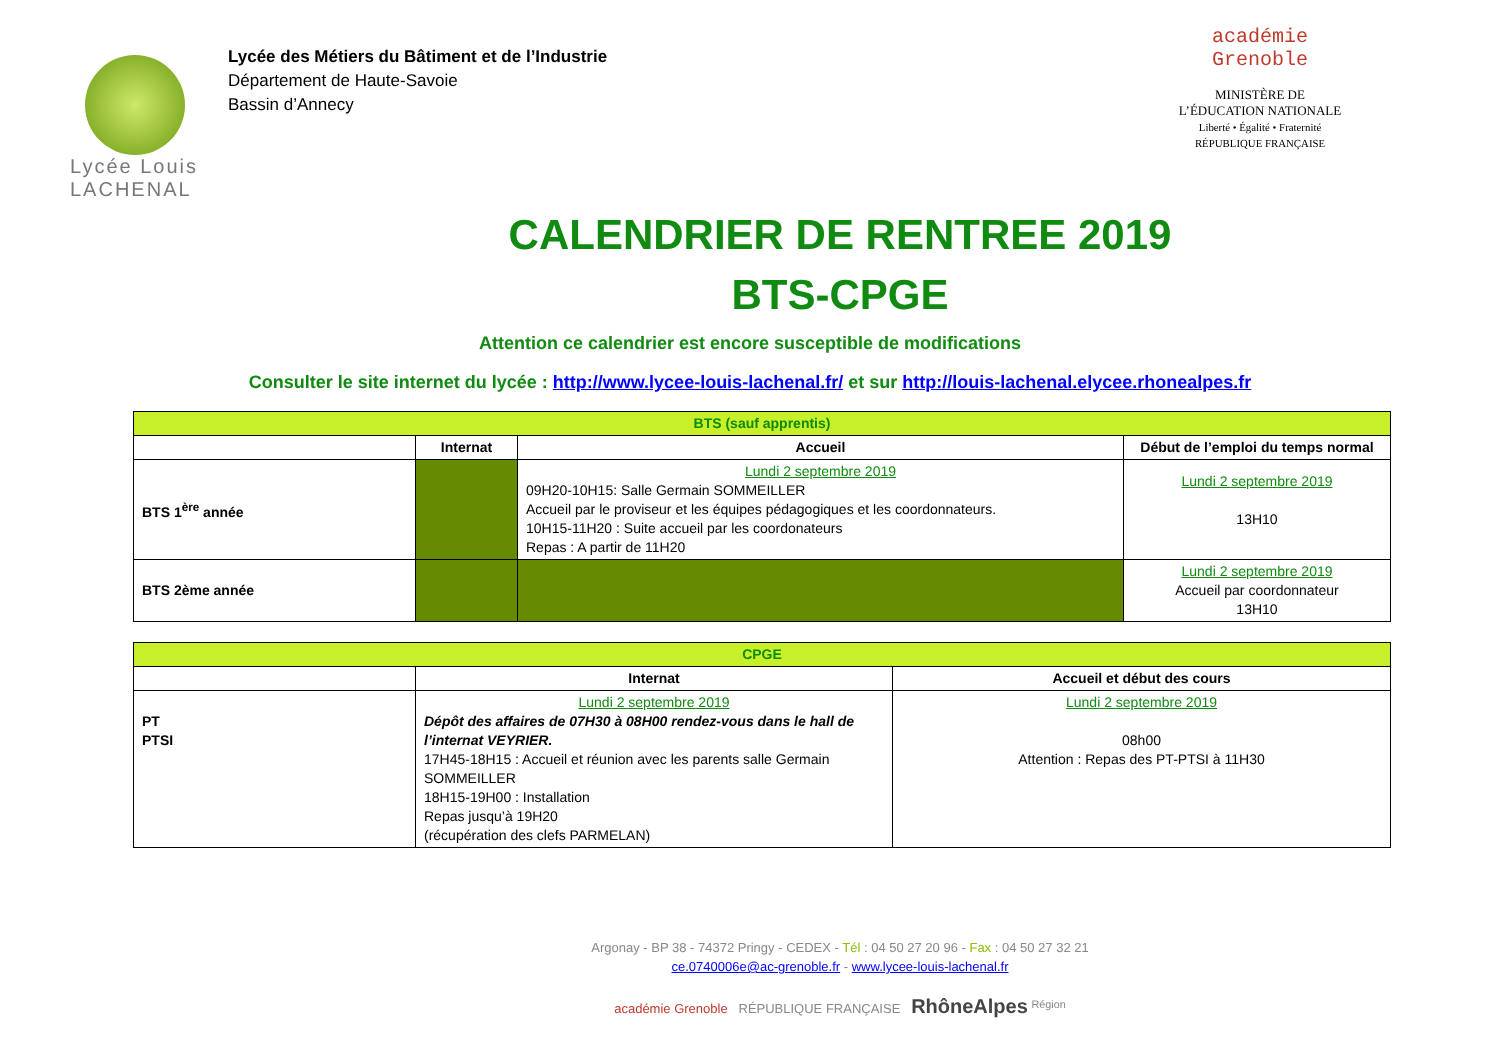Lycée Louis
LACHENAL
Lycée des Métiers du Bâtiment et de l’Industrie
Département de Haute-Savoie
Bassin d’Annecy
académie
Grenoble
MINISTÈRE DE
L’ÉDUCATION NATIONALE
Liberté • Égalité • Fraternité
RÉPUBLIQUE FRANÇAISE
CALENDRIER DE RENTREE 2019
BTS-CPGE
Attention ce calendrier est encore susceptible de modifications
Consulter le site internet du lycée : http://www.lycee-louis-lachenal.fr/ et sur http://louis-lachenal.elycee.rhonealpes.fr
| BTS (sauf apprentis) | | | |
| --- | --- | --- | --- |
| | Internat | Accueil | Début de l’emploi du temps normal |
| BTS 1<sup>ère</sup> année | | Lundi 2 septembre 2019 09H20-10H15: Salle Germain SOMMEILLER Accueil par le proviseur et les équipes pédagogiques et les coordonnateurs. 10H15-11H20 : Suite accueil par les coordonateurs Repas : A partir de 11H20 | Lundi 2 septembre 2019 13H10 |
| BTS 2ème année | | | Lundi 2 septembre 2019 Accueil par coordonnateur 13H10 |
| CPGE | | |
| --- | --- | --- |
| | Internat | Accueil et début des cours |
| PT PTSI | Lundi 2 septembre 2019 Dépôt des affaires de 07H30 à 08H00 rendez-vous dans le hall de l’internat VEYRIER. 17H45-18H15 : Accueil et réunion avec les parents salle Germain SOMMEILLER 18H15-19H00 : Installation Repas jusqu’à 19H20 (récupération des clefs PARMELAN) | Lundi 2 septembre 2019 08h00 Attention : Repas des PT-PTSI à 11H30 |
Argonay - BP 38 - 74372 Pringy - CEDEX - Tél : 04 50 27 20 96 - Fax : 04 50 27 32 21
ce.0740006e@ac-grenoble.fr - www.lycee-louis-lachenal.fr
académie Grenoble RÉPUBLIQUE FRANÇAISE RhôneAlpes <sup>Région</sup>